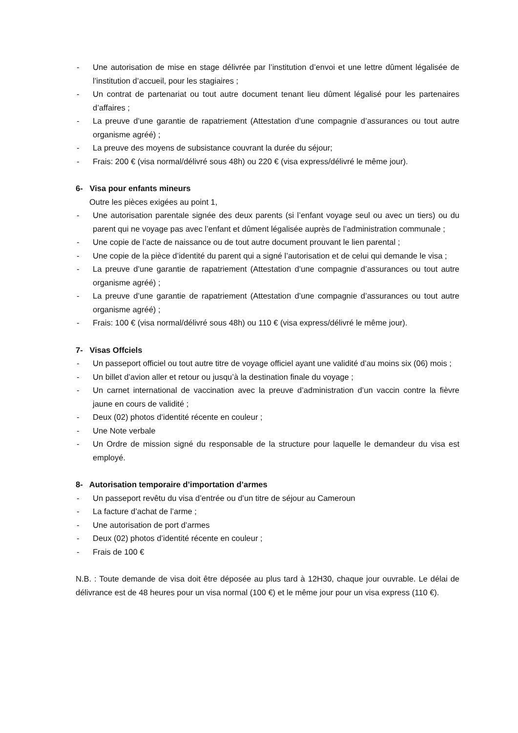- Une autorisation de mise en stage délivrée par l’institution d’envoi et une lettre dûment légalisée de l’institution d’accueil, pour les stagiaires ;
- Un contrat de partenariat ou tout autre document tenant lieu dûment légalisé pour les partenaires d’affaires ;
- La preuve d’une garantie de rapatriement (Attestation d’une compagnie d’assurances ou tout autre organisme agréé) ;
- La preuve des moyens de subsistance couvrant la durée du séjour;
- Frais: 200 € (visa normal/délivré sous 48h) ou 220 € (visa express/délivré le même jour).
6- Visa pour enfants mineurs
Outre les pièces exigées au point 1,
- Une autorisation parentale signée des deux parents (si l’enfant voyage seul ou avec un tiers) ou du parent qui ne voyage pas avec l’enfant et dûment légalisée auprès de l’administration communale ;
- Une copie de l’acte de naissance ou de tout autre document prouvant le lien parental ;
- Une copie de la pièce d’identité du parent qui a signé l’autorisation et de celui qui demande le visa ;
- La preuve d’une garantie de rapatriement (Attestation d’une compagnie d’assurances ou tout autre organisme agréé) ;
- La preuve d’une garantie de rapatriement (Attestation d’une compagnie d’assurances ou tout autre organisme agréé) ;
- Frais: 100 € (visa normal/délivré sous 48h) ou 110 € (visa express/délivré le même jour).
7- Visas Offciels
- Un passeport officiel ou tout autre titre de voyage officiel ayant une validité d’au moins six (06) mois ;
- Un billet d’avion aller et retour ou jusqu’à la destination finale du voyage ;
- Un carnet international de vaccination avec la preuve d’administration d’un vaccin contre la fièvre jaune en cours de validité ;
- Deux (02) photos d’identité récente en couleur ;
- Une Note verbale
- Un Ordre de mission signé du responsable de la structure pour laquelle le demandeur du visa est employé.
8- Autorisation temporaire d’importation d’armes
- Un passeport revêtu du visa d’entrée ou d’un titre de séjour au Cameroun
- La facture d’achat de l’arme ;
- Une autorisation de port d’armes
- Deux (02) photos d’identité récente en couleur ;
- Frais de 100 €
N.B. : Toute demande de visa doit être déposée au plus tard à 12H30, chaque jour ouvrable. Le délai de délivrance est de 48 heures pour un visa normal (100 €) et le même jour pour un visa express (110 €).